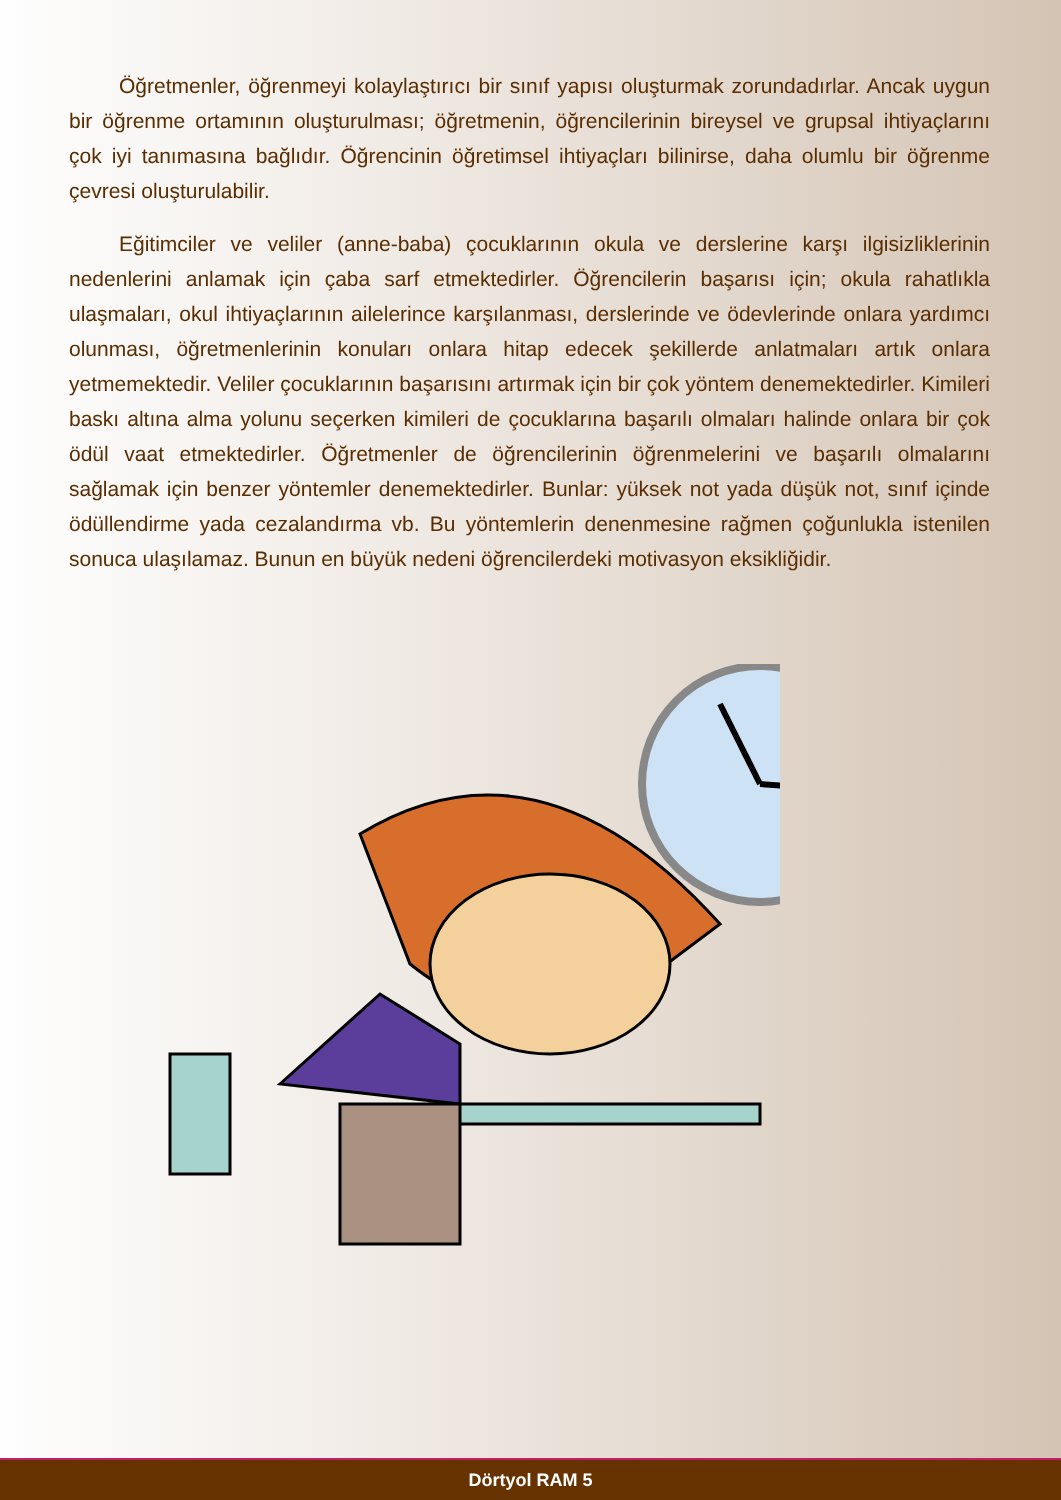Öğretmenler, öğrenmeyi kolaylaştırıcı bir sınıf yapısı oluşturmak zorundadırlar. Ancak uygun bir öğrenme ortamının oluşturulması; öğretmenin, öğrencilerinin bireysel ve grupsal ihtiyaçlarını çok iyi tanımasına bağlıdır. Öğrencinin öğretimsel ihtiyaçları bilinirse, daha olumlu bir öğrenme çevresi oluşturulabilir.
Eğitimciler ve veliler (anne-baba) çocuklarının okula ve derslerine karşı ilgisizliklerinin nedenlerini anlamak için çaba sarf etmektedirler. Öğrencilerin başarısı için; okula rahatlıkla ulaşmaları, okul ihtiyaçlarının ailelerince karşılanması, derslerinde ve ödevlerinde onlara yardımcı olunması, öğretmenlerinin konuları onlara hitap edecek şekillerde anlatmaları artık onlara yetmemektedir. Veliler çocuklarının başarısını artırmak için bir çok yöntem denemektedirler. Kimileri baskı altına alma yolunu seçerken kimileri de çocuklarına başarılı olmaları halinde onlara bir çok ödül vaat etmektedirler. Öğretmenler de öğrencilerinin öğrenmelerini ve başarılı olmalarını sağlamak için benzer yöntemler denemektedirler. Bunlar: yüksek not yada düşük not, sınıf içinde ödüllendirme yada cezalandırma vb. Bu yöntemlerin denenmesine rağmen çoğunlukla istenilen sonuca ulaşılamaz. Bunun en büyük nedeni öğrencilerdeki motivasyon eksikliğidir.
Dörtyol RAM 5